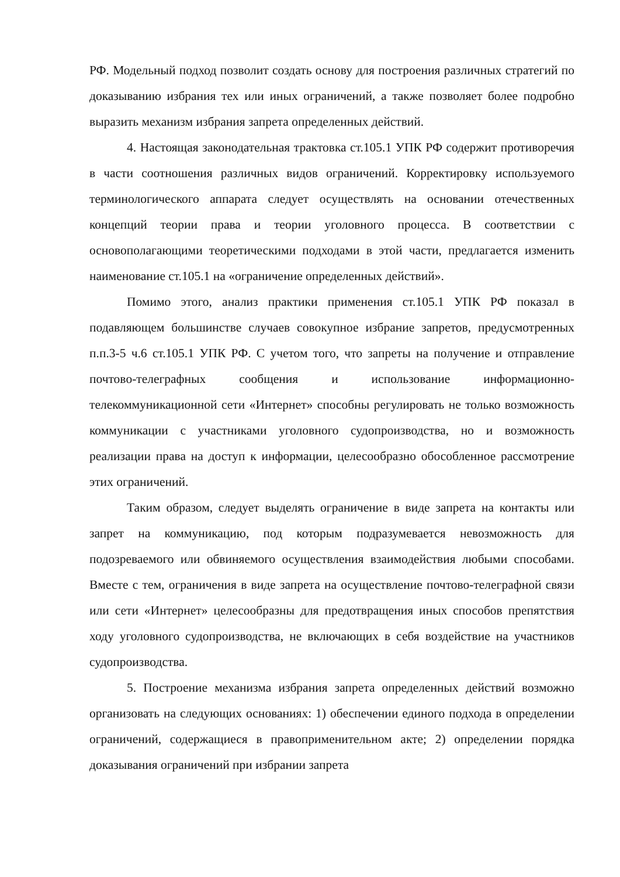РФ. Модельный подход позволит создать основу для построения различных стратегий по доказыванию избрания тех или иных ограничений, а также позволяет более подробно выразить механизм избрания запрета определенных действий.
4. Настоящая законодательная трактовка ст.105.1 УПК РФ содержит противоречия в части соотношения различных видов ограничений. Корректировку используемого терминологического аппарата следует осуществлять на основании отечественных концепций теории права и теории уголовного процесса. В соответствии с основополагающими теоретическими подходами в этой части, предлагается изменить наименование ст.105.1 на «ограничение определенных действий».
Помимо этого, анализ практики применения ст.105.1 УПК РФ показал в подавляющем большинстве случаев совокупное избрание запретов, предусмотренных п.п.3-5 ч.6 ст.105.1 УПК РФ. С учетом того, что запреты на получение и отправление почтово-телеграфных сообщения и использование информационно-телекоммуникационной сети «Интернет» способны регулировать не только возможность коммуникации с участниками уголовного судопроизводства, но и возможность реализации права на доступ к информации, целесообразно обособленное рассмотрение этих ограничений.
Таким образом, следует выделять ограничение в виде запрета на контакты или запрет на коммуникацию, под которым подразумевается невозможность для подозреваемого или обвиняемого осуществления взаимодействия любыми способами. Вместе с тем, ограничения в виде запрета на осуществление почтово-телеграфной связи или сети «Интернет» целесообразны для предотвращения иных способов препятствия ходу уголовного судопроизводства, не включающих в себя воздействие на участников судопроизводства.
5. Построение механизма избрания запрета определенных действий возможно организовать на следующих основаниях: 1) обеспечении единого подхода в определении ограничений, содержащиеся в правоприменительном акте; 2) определении порядка доказывания ограничений при избрании запрета